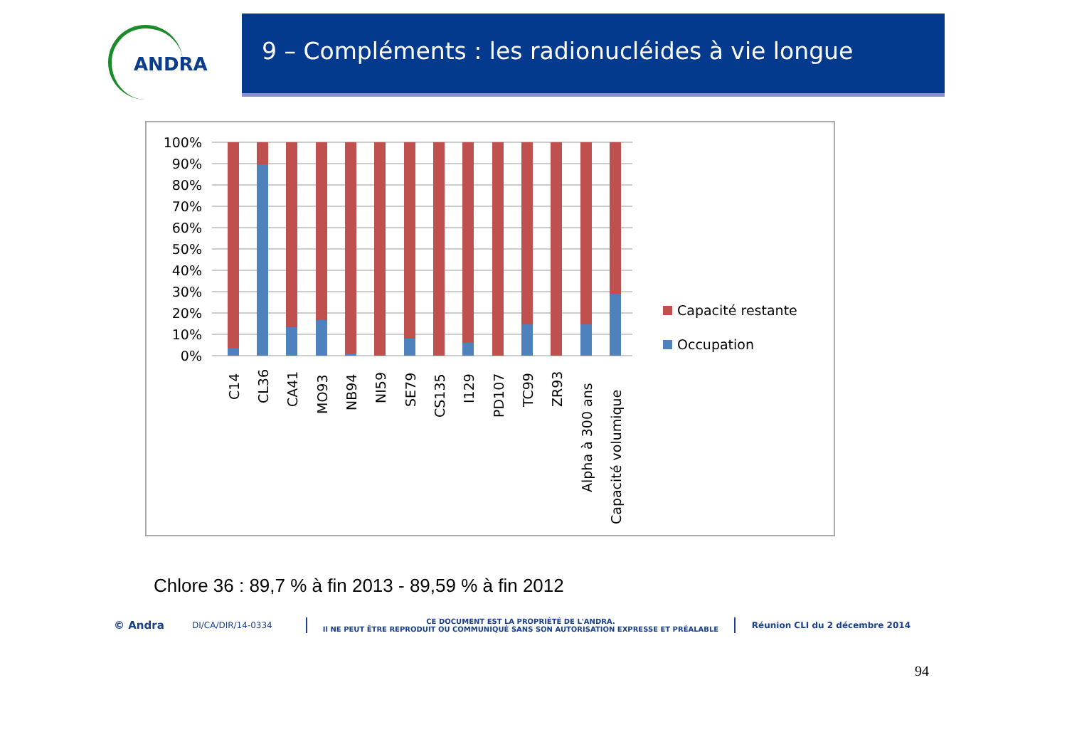ANDRA
9 – Compléments : les radionucléides à vie longue
100%
90%
80%
70%
60%
50%
40%
30%
20%
10%
0%
C14
CL36
CA41
MO93
NB94
NI59
SE79
CS135
I129
PD107
TC99
ZR93
Alpha à 300 ans
Capacité volumique
Capacité restante
Occupation
Chlore 36 : 89,7 % à fin 2013 - 89,59 % à fin 2012
© Andra
DI/CA/DIR/14-0334
CE DOCUMENT EST LA PROPRIÉTÉ DE L'ANDRA.
Il NE PEUT ÊTRE REPRODUIT OU COMMUNIQUÉ SANS SON AUTORISATION EXPRESSE ET PRÉALABLE
Réunion CLI du 2 décembre 2014
94